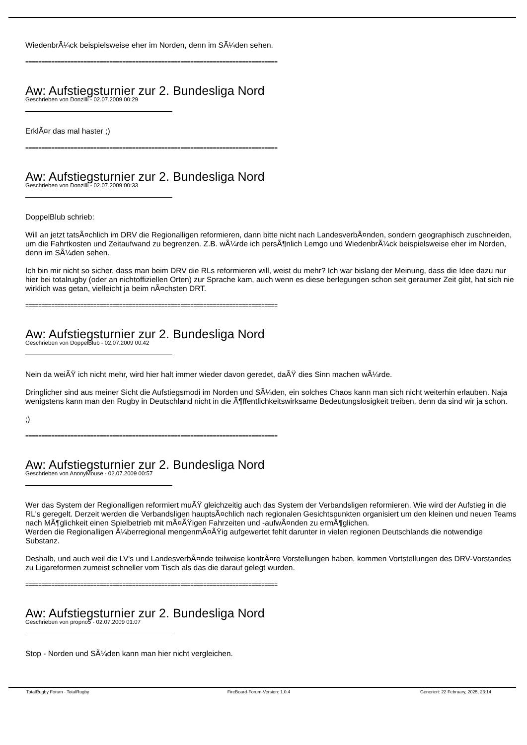WiedenbrÃ¼ck beispielsweise eher im Norden, denn im SÃ¼den sehen.
==============================================================================
Aw: Aufstiegsturnier zur 2. Bundesliga Nord
Geschrieben von Donzilli - 02.07.2009 00:29
ErklÃ¤r das mal haster ;)
==============================================================================
Aw: Aufstiegsturnier zur 2. Bundesliga Nord
Geschrieben von Donzilli - 02.07.2009 00:33
DoppelBlub schrieb:
Will an jetzt tatsÃ¤chlich im DRV die Regionalligen reformieren, dann bitte nicht nach LandesverbÃ¤nden, sondern geographisch zuschneiden, um die Fahrtkosten und Zeitaufwand zu begrenzen. Z.B. wÃ¼rde ich persÃ¶nlich Lemgo und WiedenbrÃ¼ck beispielsweise eher im Norden, denn im SÃ¼den sehen.
Ich bin mir nicht so sicher, dass man beim DRV die RLs reformieren will, weist du mehr? Ich war bislang der Meinung, dass die Idee dazu nur hier bei totalrugby (oder an nichtoffiziellen Orten) zur Sprache kam, auch wenn es diese berlegungen schon seit geraumer Zeit gibt, hat sich nie wirklich was getan, vielleicht ja beim nÃ¤chsten DRT.
==============================================================================
Aw: Aufstiegsturnier zur 2. Bundesliga Nord
Geschrieben von DoppelBlub - 02.07.2009 00:42
Nein da weiÃŸ ich nicht mehr, wird hier halt immer wieder davon geredet, daÃŸ dies Sinn machen wÃ¼rde.
Dringlicher sind aus meiner Sicht die Aufstiegsmodi im Norden und SÃ¼den, ein solches Chaos kann man sich nicht weiterhin erlauben. Naja wenigstens kann man den Rugby in Deutschland nicht in die Ã¶ffentlichkeitswirksame Bedeutungslosigkeit treiben, denn da sind wir ja schon.
;)
==============================================================================
Aw: Aufstiegsturnier zur 2. Bundesliga Nord
Geschrieben von AnonyMouse - 02.07.2009 00:57
Wer das System der Regionalligen reformiert muÃŸ gleichzeitig auch das System der Verbandsligen reformieren. Wie wird der Aufstieg in die RL's geregelt. Derzeit werden die Verbandsligen hauptsÃ¤chlich nach regionalen Gesichtspunkten organisiert um den kleinen und neuen Teams nach MÃ¶glichkeit einen Spielbetrieb mit mÃ¤ÃŸigen Fahrzeiten und -aufwÃ¤nden zu ermÃ¶glichen.
Werden die Regionalligen Ã¼berregional mengenmÃ¤ÃŸig aufgewertet fehlt darunter in vielen regionen Deutschlands die notwendige Substanz.
Deshalb, und auch weil die LV's und LandesverbÃ¤nde teilweise kontrÃ¤re Vorstellungen haben, kommen Vortstellungen des DRV-Vorstandes zu Ligareformen zumeist schneller vom Tisch als das die darauf gelegt wurden.
==============================================================================
Aw: Aufstiegsturnier zur 2. Bundesliga Nord
Geschrieben von propno5 - 02.07.2009 01:07
Stop - Norden und SÃ¼den kann man hier nicht vergleichen.
TotalRugby Forum - TotalRugby FireBoard-Forum-Version: 1.0.4 Generiert: 22 February, 2025, 23:14